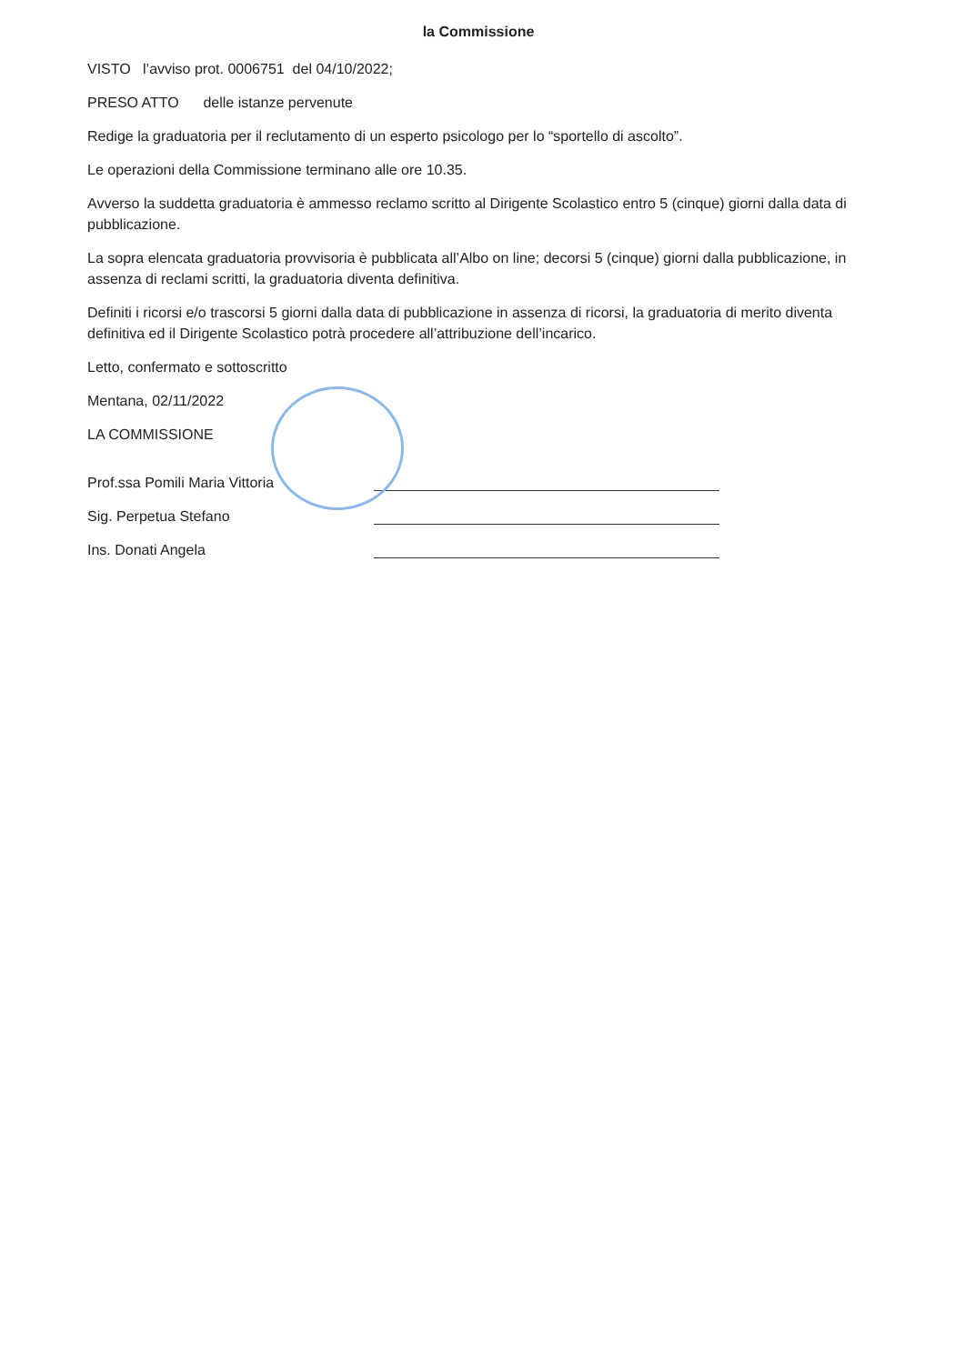la Commissione
VISTO l’avviso prot. 0006751 del 04/10/2022;
PRESO ATTO delle istanze pervenute
Redige la graduatoria per il reclutamento di un esperto psicologo per lo “sportello di ascolto”.
Le operazioni della Commissione terminano alle ore 10.35.
Avverso la suddetta graduatoria è ammesso reclamo scritto al Dirigente Scolastico entro 5 (cinque) giorni dalla data di pubblicazione.
La sopra elencata graduatoria provvisoria è pubblicata all’Albo on line; decorsi 5 (cinque) giorni dalla pubblicazione, in assenza di reclami scritti, la graduatoria diventa definitiva.
Definiti i ricorsi e/o trascorsi 5 giorni dalla data di pubblicazione in assenza di ricorsi, la graduatoria di merito diventa definitiva ed il Dirigente Scolastico potrà procedere all’attribuzione dell’incarico.
Letto, confermato e sottoscritto
Mentana, 02/11/2022
LA COMMISSIONE
Prof.ssa Pomili Maria Vittoria
Sig. Perpetua Stefano
Ins. Donati Angela